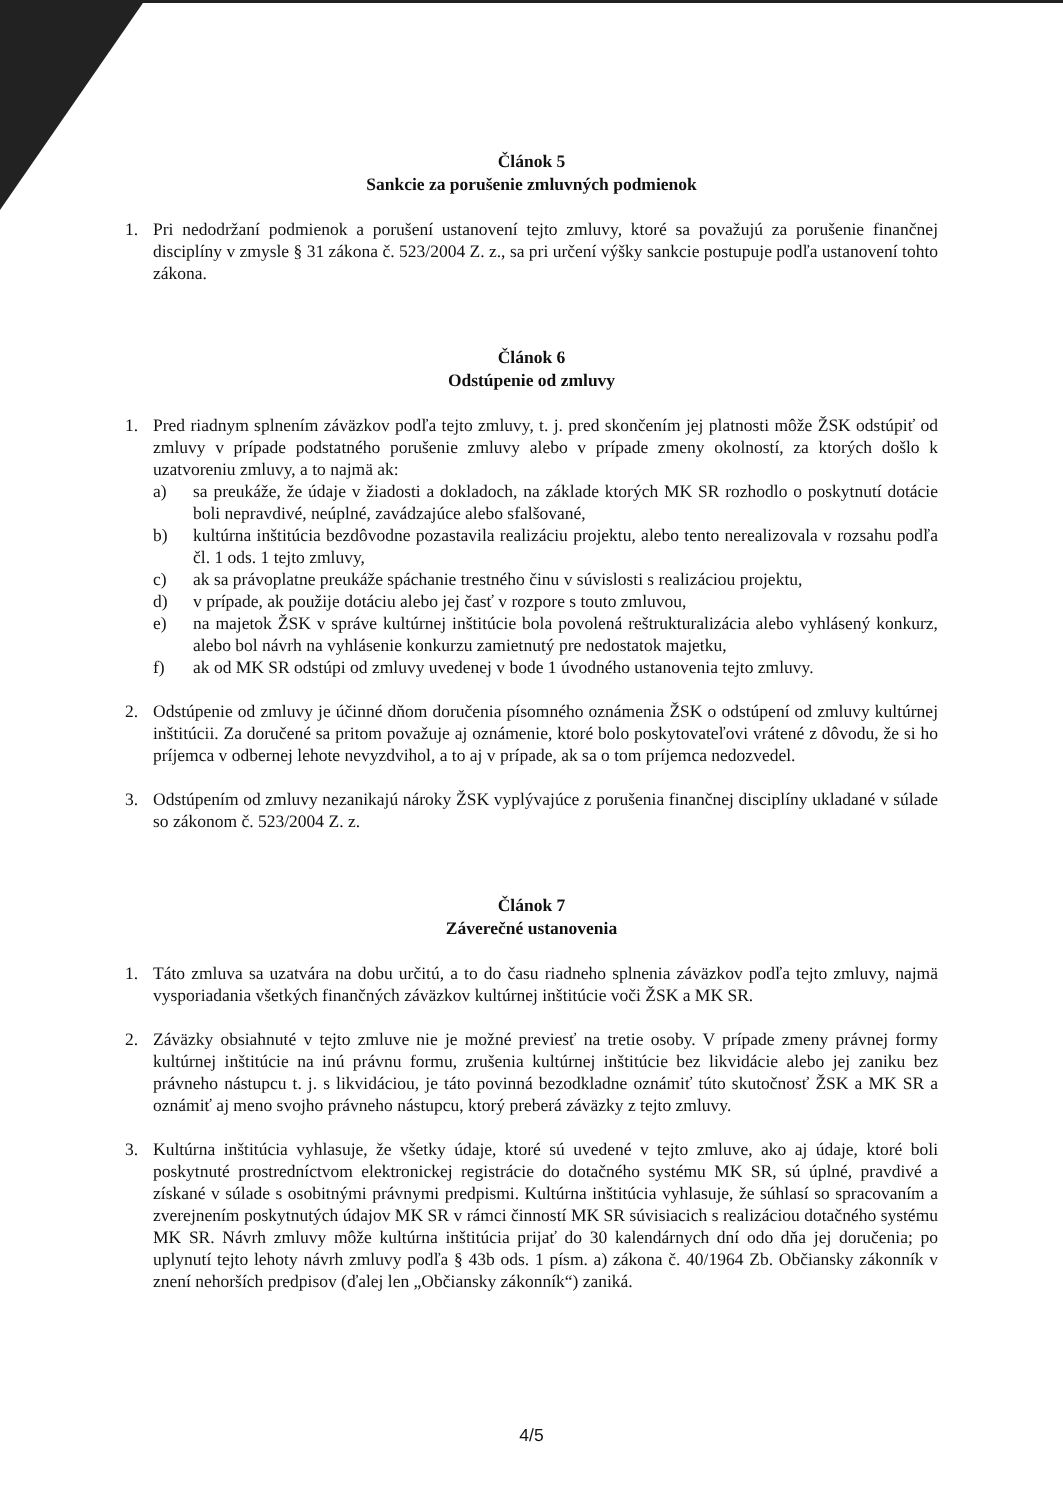Článok 5
Sankcie za porušenie zmluvných podmienok
1. Pri nedodržaní podmienok a porušení ustanovení tejto zmluvy, ktoré sa považujú za porušenie finančnej disciplíny v zmysle § 31 zákona č. 523/2004 Z. z., sa pri určení výšky sankcie postupuje podľa ustanovení tohto zákona.
Článok 6
Odstúpenie od zmluvy
1. Pred riadnym splnením záväzkov podľa tejto zmluvy, t. j. pred skončením jej platnosti môže ŽSK odstúpiť od zmluvy v prípade podstatného porušenie zmluvy alebo v prípade zmeny okolností, za ktorých došlo k uzatvoreniu zmluvy, a to najmä ak:
a) sa preukáže, že údaje v žiadosti a dokladoch, na základe ktorých MK SR rozhodlo o poskytnutí dotácie boli nepravdivé, neúplné, zavádzajúce alebo sfalšované,
b) kultúrna inštitúcia bezdôvodne pozastavila realizáciu projektu, alebo tento nerealizovala v rozsahu podľa čl. 1 ods. 1 tejto zmluvy,
c) ak sa právoplatne preukáže spáchanie trestného činu v súvislosti s realizáciou projektu,
d) v prípade, ak použije dotáciu alebo jej časť v rozpore s touto zmluvou,
e) na majetok ŽSK v správe kultúrnej inštitúcie bola povolená reštrukturalizácia alebo vyhlásený konkurz, alebo bol návrh na vyhlásenie konkurzu zamietnutý pre nedostatok majetku,
f) ak od MK SR odstúpi od zmluvy uvedenej v bode 1 úvodného ustanovenia tejto zmluvy.
2. Odstúpenie od zmluvy je účinné dňom doručenia písomného oznámenia ŽSK o odstúpení od zmluvy kultúrnej inštitúcii. Za doručené sa pritom považuje aj oznámenie, ktoré bolo poskytovateľovi vrátené z dôvodu, že si ho príjemca v odbernej lehote nevyzdvihol, a to aj v prípade, ak sa o tom príjemca nedozvedel.
3. Odstúpením od zmluvy nezanikajú nároky ŽSK vyplývajúce z porušenia finančnej disciplíny ukladané v súlade so zákonom č. 523/2004 Z. z.
Článok 7
Záverečné ustanovenia
1. Táto zmluva sa uzatvára na dobu určitú, a to do času riadneho splnenia záväzkov podľa tejto zmluvy, najmä vysporiadania všetkých finančných záväzkov kultúrnej inštitúcie voči ŽSK a MK SR.
2. Záväzky obsiahnuté v tejto zmluve nie je možné previesť na tretie osoby. V prípade zmeny právnej formy kultúrnej inštitúcie na inú právnu formu, zrušenia kultúrnej inštitúcie bez likvidácie alebo jej zaniku bez právneho nástupcu t. j. s likvidáciou, je táto povinná bezodkladne oznámiť túto skutočnosť ŽSK a MK SR a oznámiť aj meno svojho právneho nástupcu, ktorý preberá záväzky z tejto zmluvy.
3. Kultúrna inštitúcia vyhlasuje, že všetky údaje, ktoré sú uvedené v tejto zmluve, ako aj údaje, ktoré boli poskytnuté prostredníctvom elektronickej registrácie do dotačného systému MK SR, sú úplné, pravdivé a získané v súlade s osobitnými právnymi predpismi. Kultúrna inštitúcia vyhlasuje, že súhlasí so spracovaním a zverejnením poskytnutých údajov MK SR v rámci činností MK SR súvisiacich s realizáciou dotačného systému MK SR. Návrh zmluvy môže kultúrna inštitúcia prijať do 30 kalendárnych dní odo dňa jej doručenia; po uplynutí tejto lehoty návrh zmluvy podľa § 43b ods. 1 písm. a) zákona č. 40/1964 Zb. Občiansky zákonník v znení nehorších predpisov (ďalej len „Občiansky zákonník“) zaniká.
4/5